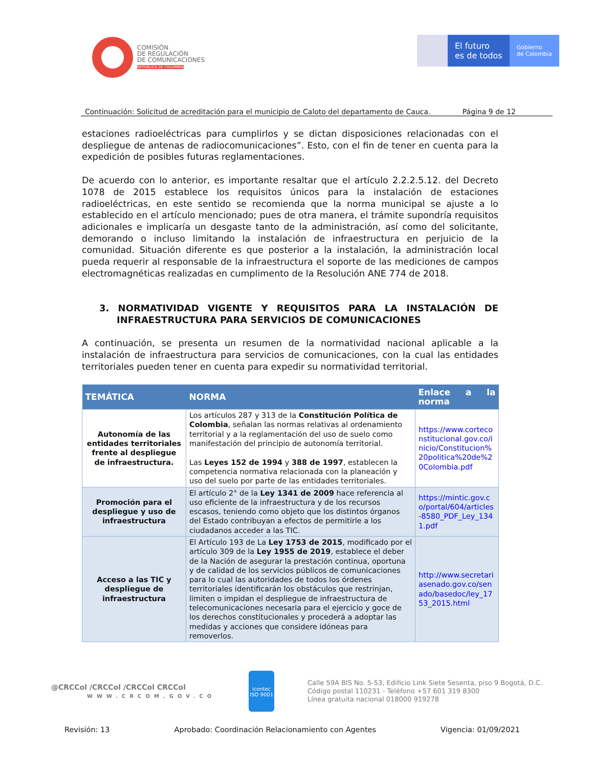COMISIÓN
DE REGULACIÓN
DE COMUNICACIONES
REPÚBLICA DE COLOMBIA
El futuro
es de todos
Gobierno
de Colombia
Continuación: Solicitud de acreditación para el municipio de Caloto del departamento de Cauca. Página 9 de 12
estaciones radioeléctricas para cumplirlos y se dictan disposiciones relacionadas con el despliegue de antenas de radiocomunicaciones”. Esto, con el fin de tener en cuenta para la expedición de posibles futuras reglamentaciones.
De acuerdo con lo anterior, es importante resaltar que el artículo 2.2.2.5.12. del Decreto 1078 de 2015 establece los requisitos únicos para la instalación de estaciones radioeléctricas, en este sentido se recomienda que la norma municipal se ajuste a lo establecido en el artículo mencionado; pues de otra manera, el trámite supondría requisitos adicionales e implicaría un desgaste tanto de la administración, así como del solicitante, demorando o incluso limitando la instalación de infraestructura en perjuicio de la comunidad. Situación diferente es que posterior a la instalación, la administración local pueda requerir al responsable de la infraestructura el soporte de las mediciones de campos electromagnéticas realizadas en cumplimento de la Resolución ANE 774 de 2018.
3. NORMATIVIDAD VIGENTE Y REQUISITOS PARA LA INSTALACIÓN DE INFRAESTRUCTURA PARA SERVICIOS DE COMUNICACIONES
A continuación, se presenta un resumen de la normatividad nacional aplicable a la instalación de infraestructura para servicios de comunicaciones, con la cual las entidades territoriales pueden tener en cuenta para expedir su normatividad territorial.
| TEMÁTICA | NORMA | Enlace a la norma |
| --- | --- | --- |
| Autonomía de las entidades territoriales frente al despliegue de infraestructura. | Los artículos 287 y 313 de la Constitución Política de Colombia , señalan las normas relativas al ordenamiento territorial y a la reglamentación del uso de suelo como manifestación del principio de autonomía territorial. Las Leyes 152 de 1994 y 388 de 1997 , establecen la competencia normativa relacionada con la planeación y uso del suelo por parte de las entidades territoriales. | https://www.corteconstitucional.gov.co/inicio/Constitucion%20politica%20de%20Colombia.pdf |
| Promoción para el despliegue y uso de infraestructura | El artículo 2° de la Ley 1341 de 2009 hace referencia al uso eficiente de la infraestructura y de los recursos escasos, teniendo como objeto que los distintos órganos del Estado contribuyan a efectos de permitirle a los ciudadanos acceder a las TIC. | https://mintic.gov.co/portal/604/articles-8580_PDF_Ley_1341.pdf |
| Acceso a las TIC y despliegue de infraestructura | El Artículo 193 de La Ley 1753 de 2015 , modificado por el artículo 309 de la Ley 1955 de 2019 , establece el deber de la Nación de asegurar la prestación continua, oportuna y de calidad de los servicios públicos de comunicaciones para lo cual las autoridades de todos los órdenes territoriales identificarán los obstáculos que restrinjan, limiten o impidan el despliegue de infraestructura de telecomunicaciones necesaria para el ejercicio y goce de los derechos constitucionales y procederá a adoptar las medidas y acciones que considere idóneas para removerlos. | http://www.secretariasenado.gov.co/senado/basedoc/ley_1753_2015.html |
@CRCCol /CRCCol /CRCCol CRCCol
WWW.CRCOM.GOV.CO
icontec
ISO 9001
Calle 59A BIS No. 5-53, Edificio Link Siete Sesenta, piso 9 Bogotá, D.C.
Código postal 110231 - Teléfono +57 601 319 8300
Línea gratuita nacional 018000 919278
Revisión: 13 Aprobado: Coordinación Relacionamiento con Agentes Vigencia: 01/09/2021